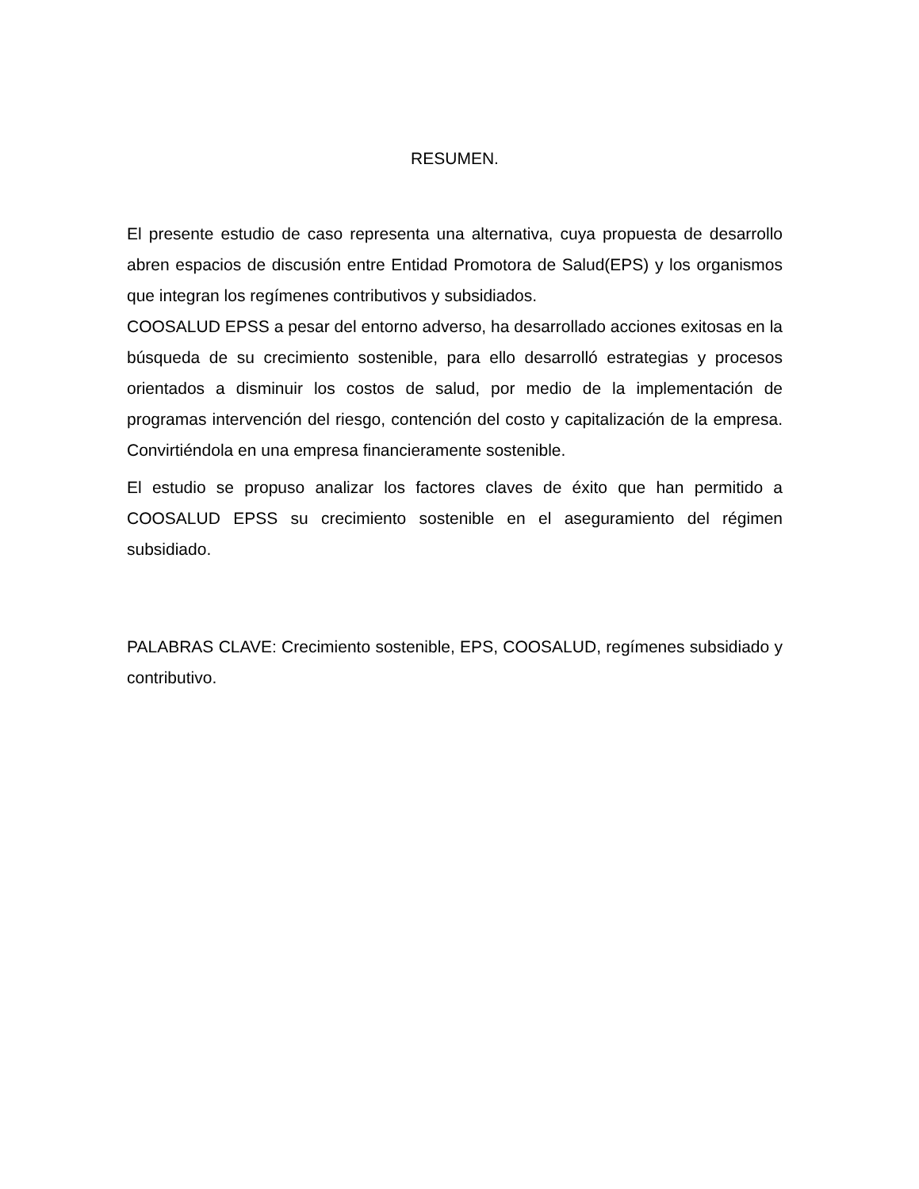RESUMEN.
El presente estudio de caso representa una alternativa, cuya propuesta de desarrollo abren espacios de discusión entre Entidad Promotora de Salud(EPS) y los organismos que integran los regímenes contributivos y subsidiados.
COOSALUD EPSS a pesar del entorno adverso, ha desarrollado acciones exitosas en la búsqueda de su crecimiento sostenible, para ello desarrolló estrategias y procesos orientados a disminuir los costos de salud, por medio de la implementación de programas intervención del riesgo, contención del costo y capitalización de la empresa. Convirtiéndola en una empresa financieramente sostenible.
El estudio se propuso analizar los factores claves de éxito que han permitido a COOSALUD EPSS su crecimiento sostenible en el aseguramiento del régimen subsidiado.
PALABRAS CLAVE: Crecimiento sostenible, EPS, COOSALUD, regímenes subsidiado y contributivo.